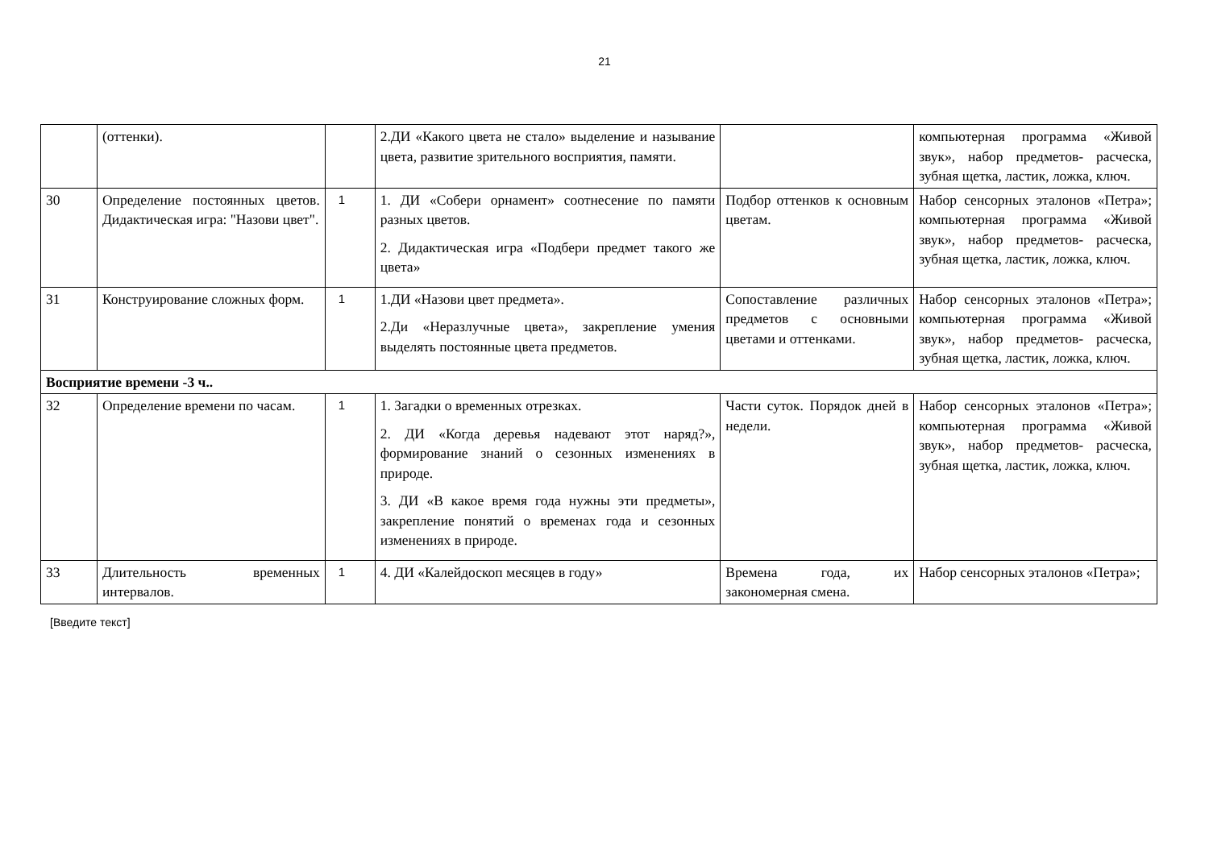21
| | (оттенки). | | 2.ДИ «Какого цвета не стало» выделение и называние цвета, развитие зрительного восприятия, памяти. | | компьютерная программа «Живой звук», набор предметов- расческа, зубная щетка, ластик, ложка, ключ. |
| 30 | Определение постоянных цветов. Дидактическая игра: "Назови цвет". | 1 | 1. ДИ «Собери орнамент» соотнесение по памяти разных цветов. 2. Дидактическая игра «Подбери предмет такого же цвета» | Подбор оттенков к основным цветам. | Набор сенсорных эталонов «Петра»; компьютерная программа «Живой звук», набор предметов- расческа, зубная щетка, ластик, ложка, ключ. |
| 31 | Конструирование сложных форм. | 1 | 1.ДИ «Назови цвет предмета». 2.Ди «Неразлучные цвета», закрепление умения выделять постоянные цвета предметов. | Сопоставление различных предметов с основными цветами и оттенками. | Набор сенсорных эталонов «Петра»; компьютерная программа «Живой звук», набор предметов- расческа, зубная щетка, ластик, ложка, ключ. |
| Восприятие времени -3 ч.. | | | | | |
| 32 | Определение времени по часам. | 1 | 1. Загадки о временных отрезках. 2. ДИ «Когда деревья надевают этот наряд?», формирование знаний о сезонных изменениях в природе. 3. ДИ «В какое время года нужны эти предметы», закрепление понятий о временах года и сезонных изменениях в природе. | Части суток. Порядок дней в недели. | Набор сенсорных эталонов «Петра»; компьютерная программа «Живой звук», набор предметов- расческа, зубная щетка, ластик, ложка, ключ. |
| 33 | Длительность временных интервалов. | 1 | 4. ДИ «Калейдоскоп месяцев в году» | Времена года, их закономерная смена. | Набор сенсорных эталонов «Петра»; |
[Введите текст]